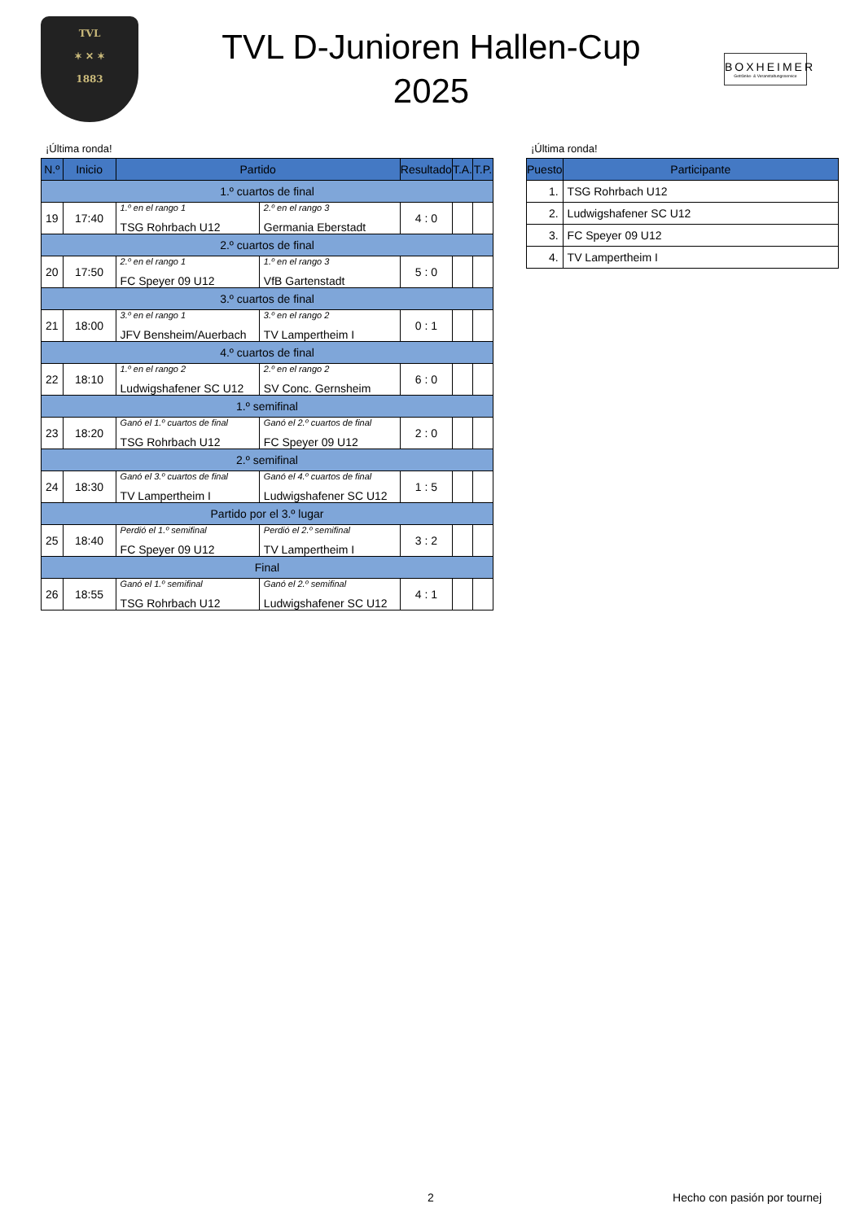TVL
✶ ✕ ✶
1883
TVL D-Junioren Hallen-Cup
2025
BOXHEIMER
Getränke- & Veranstaltungsservice
¡Última ronda!
| N.º | Inicio | Partido | | Resultado | T.A. | T.P. |
| --- | --- | --- | --- | --- | --- | --- |
| 1.º cuartos de final | | | | | | |
| 19 | 17:40 | 1.º en el rango 1 TSG Rohrbach U12 | 2.º en el rango 3 Germania Eberstadt | 4 : 0 | | |
| 2.º cuartos de final | | | | | | |
| 20 | 17:50 | 2.º en el rango 1 FC Speyer 09 U12 | 1.º en el rango 3 VfB Gartenstadt | 5 : 0 | | |
| 3.º cuartos de final | | | | | | |
| 21 | 18:00 | 3.º en el rango 1 JFV Bensheim/Auerbach | 3.º en el rango 2 TV Lampertheim I | 0 : 1 | | |
| 4.º cuartos de final | | | | | | |
| 22 | 18:10 | 1.º en el rango 2 Ludwigshafener SC U12 | 2.º en el rango 2 SV Conc. Gernsheim | 6 : 0 | | |
| 1.º semifinal | | | | | | |
| 23 | 18:20 | Ganó el 1.º cuartos de final TSG Rohrbach U12 | Ganó el 2.º cuartos de final FC Speyer 09 U12 | 2 : 0 | | |
| 2.º semifinal | | | | | | |
| 24 | 18:30 | Ganó el 3.º cuartos de final TV Lampertheim I | Ganó el 4.º cuartos de final Ludwigshafener SC U12 | 1 : 5 | | |
| Partido por el 3.º lugar | | | | | | |
| 25 | 18:40 | Perdió el 1.º semifinal FC Speyer 09 U12 | Perdió el 2.º semifinal TV Lampertheim I | 3 : 2 | | |
| Final | | | | | | |
| 26 | 18:55 | Ganó el 1.º semifinal TSG Rohrbach U12 | Ganó el 2.º semifinal Ludwigshafener SC U12 | 4 : 1 | | |
¡Última ronda!
| Puesto | Participante |
| --- | --- |
| 1. | TSG Rohrbach U12 |
| 2. | Ludwigshafener SC U12 |
| 3. | FC Speyer 09 U12 |
| 4. | TV Lampertheim I |
2 Hecho con pasión por tournej